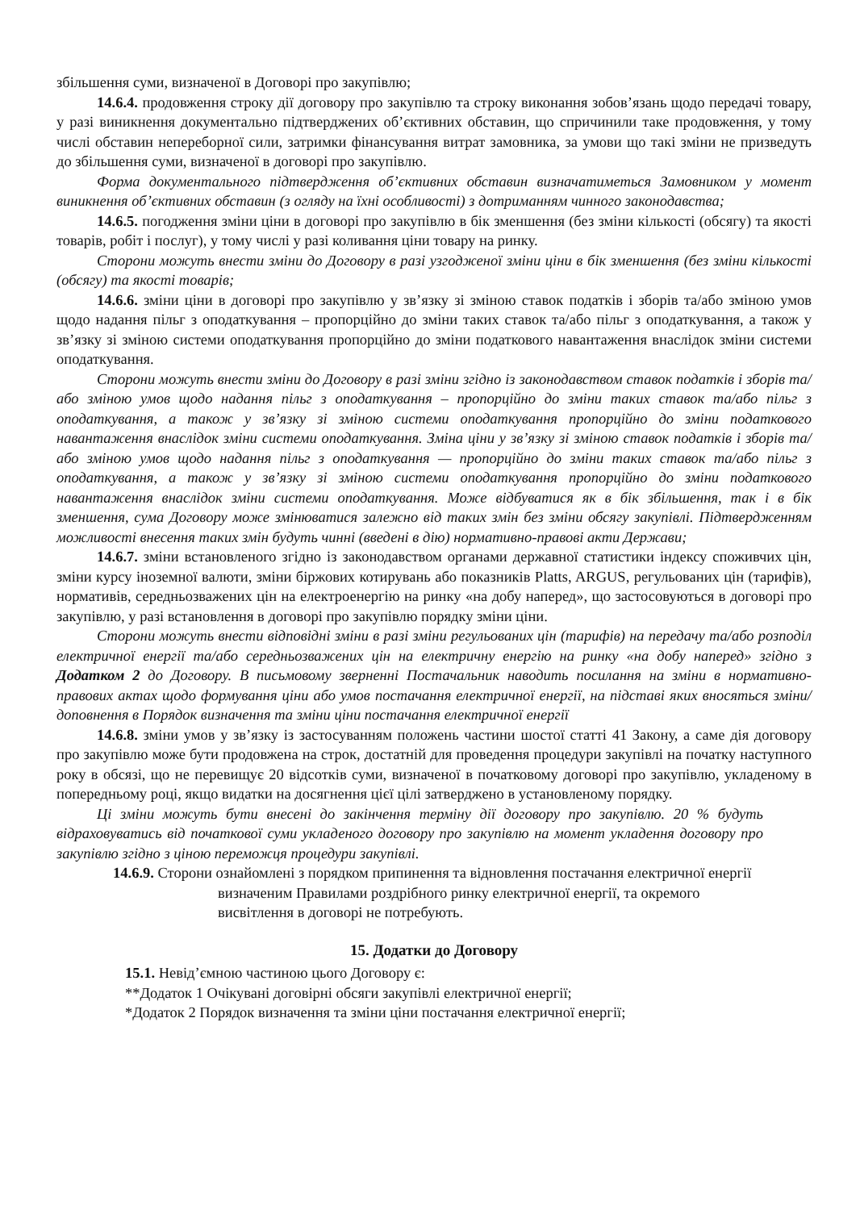збільшення суми, визначеної в Договорі про закупівлю;
14.6.4. продовження строку дії договору про закупівлю та строку виконання зобов’язань щодо передачі товару, у разі виникнення документально підтверджених об’єктивних обставин, що спричинили таке продовження, у тому числі обставин непереборної сили, затримки фінансування витрат замовника, за умови що такі зміни не призведуть до збільшення суми, визначеної в договорі про закупівлю.
Форма документального підтвердження об’єктивних обставин визначатиметься Замовником у момент виникнення об’єктивних обставин (з огляду на їхні особливості) з дотриманням чинного законодавства;
14.6.5. погодження зміни ціни в договорі про закупівлю в бік зменшення (без зміни кількості (обсягу) та якості товарів, робіт і послуг), у тому числі у разі коливання ціни товару на ринку.
Сторони можуть внести зміни до Договору в разі узгодженої зміни ціни в бік зменшення (без зміни кількості (обсягу) та якості товарів;
14.6.6. зміни ціни в договорі про закупівлю у зв’язку зі зміною ставок податків і зборів та/або зміною умов щодо надання пільг з оподаткування – пропорційно до зміни таких ставок та/або пільг з оподаткування, а також у зв’язку зі зміною системи оподаткування пропорційно до зміни податкового навантаження внаслідок зміни системи оподаткування.
Сторони можуть внести зміни до Договору в разі зміни згідно із законодавством ставок податків і зборів та/або зміною умов щодо надання пільг з оподаткування – пропорційно до зміни таких ставок та/або пільг з оподаткування, а також у зв’язку зі зміною системи оподаткування пропорційно до зміни податкового навантаження внаслідок зміни системи оподаткування. Зміна ціни у зв’язку зі зміною ставок податків і зборів та/або зміною умов щодо надання пільг з оподаткування — пропорційно до зміни таких ставок та/або пільг з оподаткування, а також у зв’язку зі зміною системи оподаткування пропорційно до зміни податкового навантаження внаслідок зміни системи оподаткування. Може відбуватися як в бік збільшення, так і в бік зменшення, сума Договору може змінюватися залежно від таких змін без зміни обсягу закупівлі. Підтвердженням можливості внесення таких змін будуть чинні (введені в дію) нормативно-правові акти Держави;
14.6.7. зміни встановленого згідно із законодавством органами державної статистики індексу споживчих цін, зміни курсу іноземної валюти, зміни біржових котирувань або показників Platts, ARGUS, регульованих цін (тарифів), нормативів, середньозважених цін на електроенергію на ринку «на добу наперед», що застосовуються в договорі про закупівлю, у разі встановлення в договорі про закупівлю порядку зміни ціни.
Сторони можуть внести відповідні зміни в разі зміни регульованих цін (тарифів) на передачу та/або розподіл електричної енергії та/або середньозважених цін на електричну енергію на ринку «на добу наперед» згідно з Додатком 2 до Договору. В письмовому зверненні Постачальник наводить посилання на зміни в нормативно-правових актах щодо формування ціни або умов постачання електричної енергії, на підставі яких вносяться зміни/доповнення в Порядок визначення та зміни ціни постачання електричної енергії
14.6.8. зміни умов у зв’язку із застосуванням положень частини шостої статті 41 Закону, а саме дія договору про закупівлю може бути продовжена на строк, достатній для проведення процедури закупівлі на початку наступного року в обсязі, що не перевищує 20 відсотків суми, визначеної в початковому договорі про закупівлю, укладеному в попередньому році, якщо видатки на досягнення цієї цілі затверджено в установленому порядку.
Ці зміни можуть бути внесені до закінчення терміну дії договору про закупівлю. 20 % будуть відраховуватись від початкової суми укладеного договору про закупівлю на момент укладення договору про закупівлю згідно з ціною переможця процедури закупівлі.
14.6.9. Сторони ознайомлені з порядком припинення та відновлення постачання електричної енергії визначеним Правилами роздрібного ринку електричної енергії, та окремого висвітлення в договорі не потребують.
15. Додатки до Договору
15.1. Невід’ємною частиною цього Договору є:
**Додаток 1 Очікувані договірні обсяги закупівлі електричної енергії;
*Додаток 2 Порядок визначення та зміни ціни постачання електричної енергії;